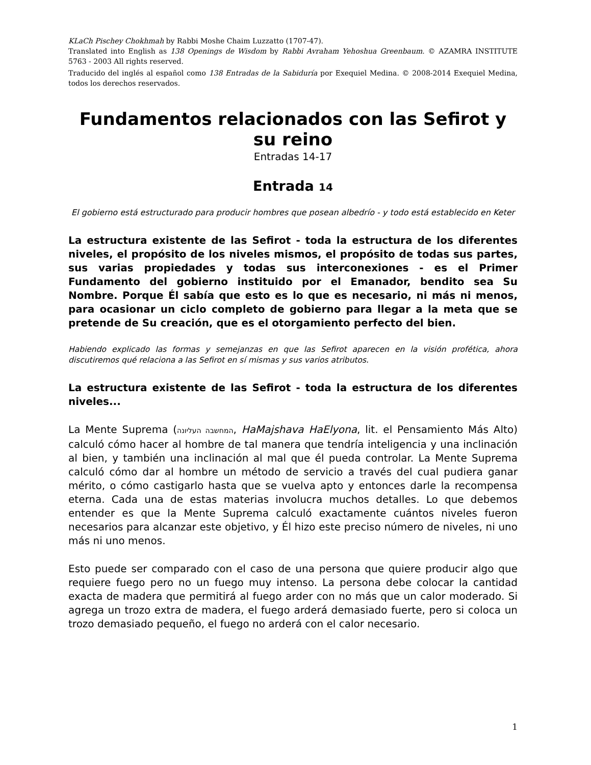KLaCh Pischey Chokhmah by Rabbi Moshe Chaim Luzzatto (1707-47).
Translated into English as 138 Openings de Wisdom by Rabbi Avraham Yehoshua Greenbaum. © AZAMRA INSTITUTE 5763 - 2003 All rights reserved.
Traducido del inglés al español como 138 Entradas de la Sabiduría por Exequiel Medina. © 2008-2014 Exequiel Medina, todos los derechos reservados.
Fundamentos relacionados con las Sefirot y su reino
Entradas 14-17
Entrada 14
El gobierno está estructurado para producir hombres que posean albedrío - y todo está establecido en Keter
La estructura existente de las Sefirot - toda la estructura de los diferentes niveles, el propósito de los niveles mismos, el propósito de todas sus partes, sus varias propiedades y todas sus interconexiones - es el Primer Fundamento del gobierno instituido por el Emanador, bendito sea Su Nombre. Porque Él sabía que esto es lo que es necesario, ni más ni menos, para ocasionar un ciclo completo de gobierno para llegar a la meta que se pretende de Su creación, que es el otorgamiento perfecto del bien.
Habiendo explicado las formas y semejanzas en que las Sefirot aparecen en la visión profética, ahora discutiremos qué relaciona a las Sefirot en sí mismas y sus varios atributos.
La estructura existente de las Sefirot - toda la estructura de los diferentes niveles...
La Mente Suprema (המחשבה העליונה, HaMajshava HaElyona, lit. el Pensamiento Más Alto) calculó cómo hacer al hombre de tal manera que tendría inteligencia y una inclinación al bien, y también una inclinación al mal que él pueda controlar. La Mente Suprema calculó cómo dar al hombre un método de servicio a través del cual pudiera ganar mérito, o cómo castigarlo hasta que se vuelva apto y entonces darle la recompensa eterna. Cada una de estas materias involucra muchos detalles. Lo que debemos entender es que la Mente Suprema calculó exactamente cuántos niveles fueron necesarios para alcanzar este objetivo, y Él hizo este preciso número de niveles, ni uno más ni uno menos.
Esto puede ser comparado con el caso de una persona que quiere producir algo que requiere fuego pero no un fuego muy intenso. La persona debe colocar la cantidad exacta de madera que permitirá al fuego arder con no más que un calor moderado. Si agrega un trozo extra de madera, el fuego arderá demasiado fuerte, pero si coloca un trozo demasiado pequeño, el fuego no arderá con el calor necesario.
1